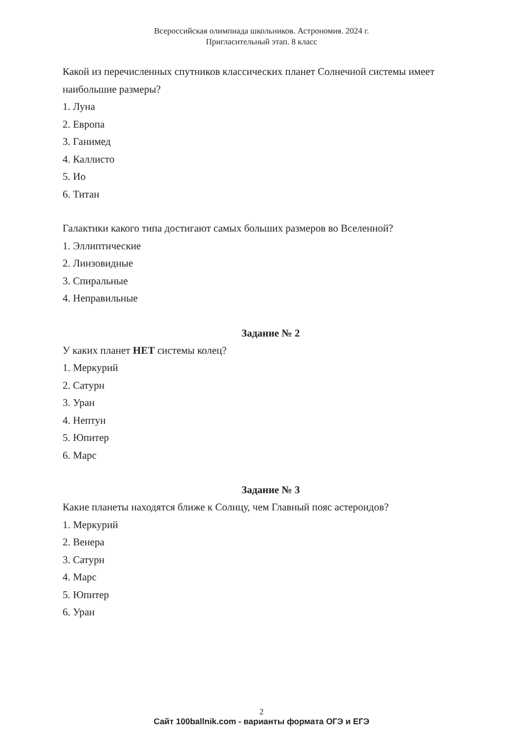Всероссийская олимпиада школьников. Астрономия. 2024 г.
Пригласительный этап. 8 класс
Какой из перечисленных спутников классических планет Солнечной системы имеет наибольшие размеры?
1. Луна
2. Европа
3. Ганимед
4. Каллисто
5. Ио
6. Титан
Галактики какого типа достигают самых больших размеров во Вселенной?
1. Эллиптические
2. Линзовидные
3. Спиральные
4. Неправильные
Задание № 2
У каких планет НЕТ системы колец?
1. Меркурий
2. Сатурн
3. Уран
4. Нептун
5. Юпитер
6. Марс
Задание № 3
Какие планеты находятся ближе к Солнцу, чем Главный пояс астероидов?
1. Меркурий
2. Венера
3. Сатурн
4. Марс
5. Юпитер
6. Уран
2
Сайт 100ballnik.com - варианты формата ОГЭ и ЕГЭ